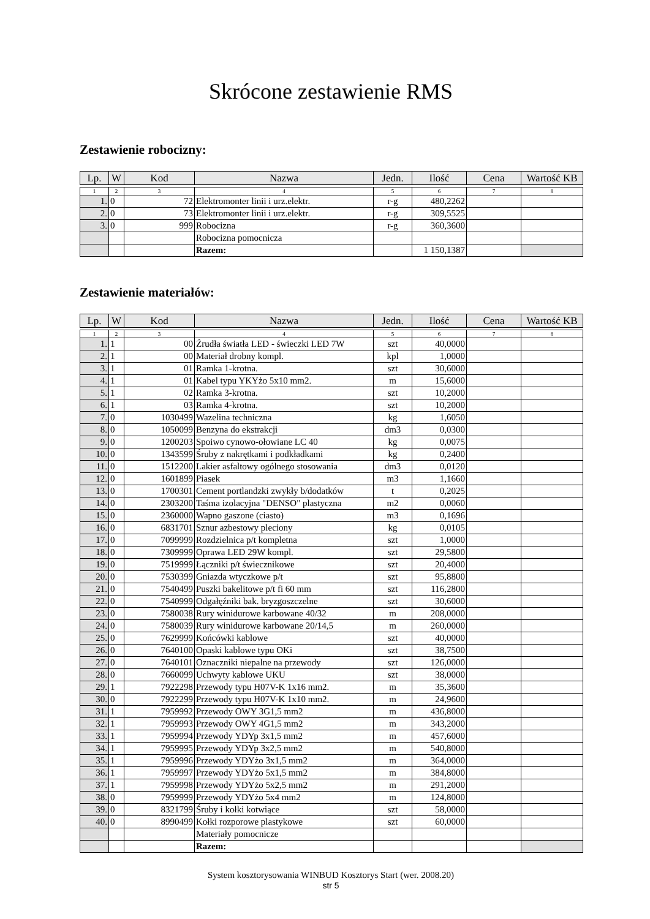Skrócone zestawienie RMS
Zestawienie robocizny:
| Lp. | W | Kod | Nazwa | Jedn. | Ilość | Cena | Wartość KB |
| --- | --- | --- | --- | --- | --- | --- | --- |
| 1 | 2 | 3 | 4 | 5 | 6 | 7 | 8 |
| 1. | 0 | 72 | Elektromonter linii i urz.elektr. | r-g | 480,2262 | | |
| 2. | 0 | 73 | Elektromonter linii i urz.elektr. | r-g | 309,5525 | | |
| 3. | 0 | 999 | Robocizna | r-g | 360,3600 | | |
| | | | Robocizna pomocnicza | | | | |
| | | | Razem: | | 1 150,1387 | | |
Zestawienie materiałów:
| Lp. | W | Kod | Nazwa | Jedn. | Ilość | Cena | Wartość KB |
| --- | --- | --- | --- | --- | --- | --- | --- |
| 1 | 2 | 3 | 4 | 5 | 6 | 7 | 8 |
| 1. | 1 | 00 | Źrudła światła LED - świeczki LED 7W | szt | 40,0000 | | |
| 2. | 1 | 00 | Materiał drobny kompl. | kpl | 1,0000 | | |
| 3. | 1 | 01 | Ramka 1-krotna. | szt | 30,6000 | | |
| 4. | 1 | 01 | Kabel typu YKYżo 5x10 mm2. | m | 15,6000 | | |
| 5. | 1 | 02 | Ramka 3-krotna. | szt | 10,2000 | | |
| 6. | 1 | 03 | Ramka 4-krotna. | szt | 10,2000 | | |
| 7. | 0 | 1030499 | Wazelina techniczna | kg | 1,6050 | | |
| 8. | 0 | 1050099 | Benzyna do ekstrakcji | dm3 | 0,0300 | | |
| 9. | 0 | 1200203 | Spoiwo cynowo-ołowiane LC 40 | kg | 0,0075 | | |
| 10. | 0 | 1343599 | Śruby z nakrętkami i podkładkami | kg | 0,2400 | | |
| 11. | 0 | 1512200 | Lakier asfaltowy ogólnego stosowania | dm3 | 0,0120 | | |
| 12. | 0 | 1601899 | Piasek | m3 | 1,1660 | | |
| 13. | 0 | 1700301 | Cement portlandzki zwykły b/dodatków | t | 0,2025 | | |
| 14. | 0 | 2303200 | Taśma izolacyjna "DENSO" plastyczna | m2 | 0,0060 | | |
| 15. | 0 | 2360000 | Wapno gaszone (ciasto) | m3 | 0,1696 | | |
| 16. | 0 | 6831701 | Sznur azbestowy pleciony | kg | 0,0105 | | |
| 17. | 0 | 7099999 | Rozdzielnica p/t kompletna | szt | 1,0000 | | |
| 18. | 0 | 7309999 | Oprawa LED 29W kompl. | szt | 29,5800 | | |
| 19. | 0 | 7519999 | Łączniki p/t świecznikowe | szt | 20,4000 | | |
| 20. | 0 | 7530399 | Gniazda wtyczkowe p/t | szt | 95,8800 | | |
| 21. | 0 | 7540499 | Puszki bakelitowe p/t fi 60 mm | szt | 116,2800 | | |
| 22. | 0 | 7540999 | Odgałęźniki bak. bryzgoszczelne | szt | 30,6000 | | |
| 23. | 0 | 7580038 | Rury winidurowe karbowane 40/32 | m | 208,0000 | | |
| 24. | 0 | 7580039 | Rury winidurowe karbowane 20/14,5 | m | 260,0000 | | |
| 25. | 0 | 7629999 | Końcówki kablowe | szt | 40,0000 | | |
| 26. | 0 | 7640100 | Opaski kablowe typu OKi | szt | 38,7500 | | |
| 27. | 0 | 7640101 | Oznaczniki niepalne na przewody | szt | 126,0000 | | |
| 28. | 0 | 7660099 | Uchwyty kablowe UKU | szt | 38,0000 | | |
| 29. | 1 | 7922298 | Przewody typu H07V-K 1x16 mm2. | m | 35,3600 | | |
| 30. | 0 | 7922299 | Przewody typu H07V-K 1x10 mm2. | m | 24,9600 | | |
| 31. | 1 | 7959992 | Przewody OWY 3G1,5 mm2 | m | 436,8000 | | |
| 32. | 1 | 7959993 | Przewody OWY 4G1,5 mm2 | m | 343,2000 | | |
| 33. | 1 | 7959994 | Przewody YDYp 3x1,5 mm2 | m | 457,6000 | | |
| 34. | 1 | 7959995 | Przewody YDYp 3x2,5 mm2 | m | 540,8000 | | |
| 35. | 1 | 7959996 | Przewody YDYżo 3x1,5 mm2 | m | 364,0000 | | |
| 36. | 1 | 7959997 | Przewody YDYżo 5x1,5 mm2 | m | 384,8000 | | |
| 37. | 1 | 7959998 | Przewody YDYżo 5x2,5 mm2 | m | 291,2000 | | |
| 38. | 0 | 7959999 | Przewody YDYżo 5x4 mm2 | m | 124,8000 | | |
| 39. | 0 | 8321799 | Śruby i kołki kotwiące | szt | 58,0000 | | |
| 40. | 0 | 8990499 | Kołki rozporowe plastykowe | szt | 60,0000 | | |
| | | | Materiały pomocnicze | | | | |
| | | | Razem: | | | | |
System kosztorysowania WINBUD Kosztorys Start (wer. 2008.20)
str 5